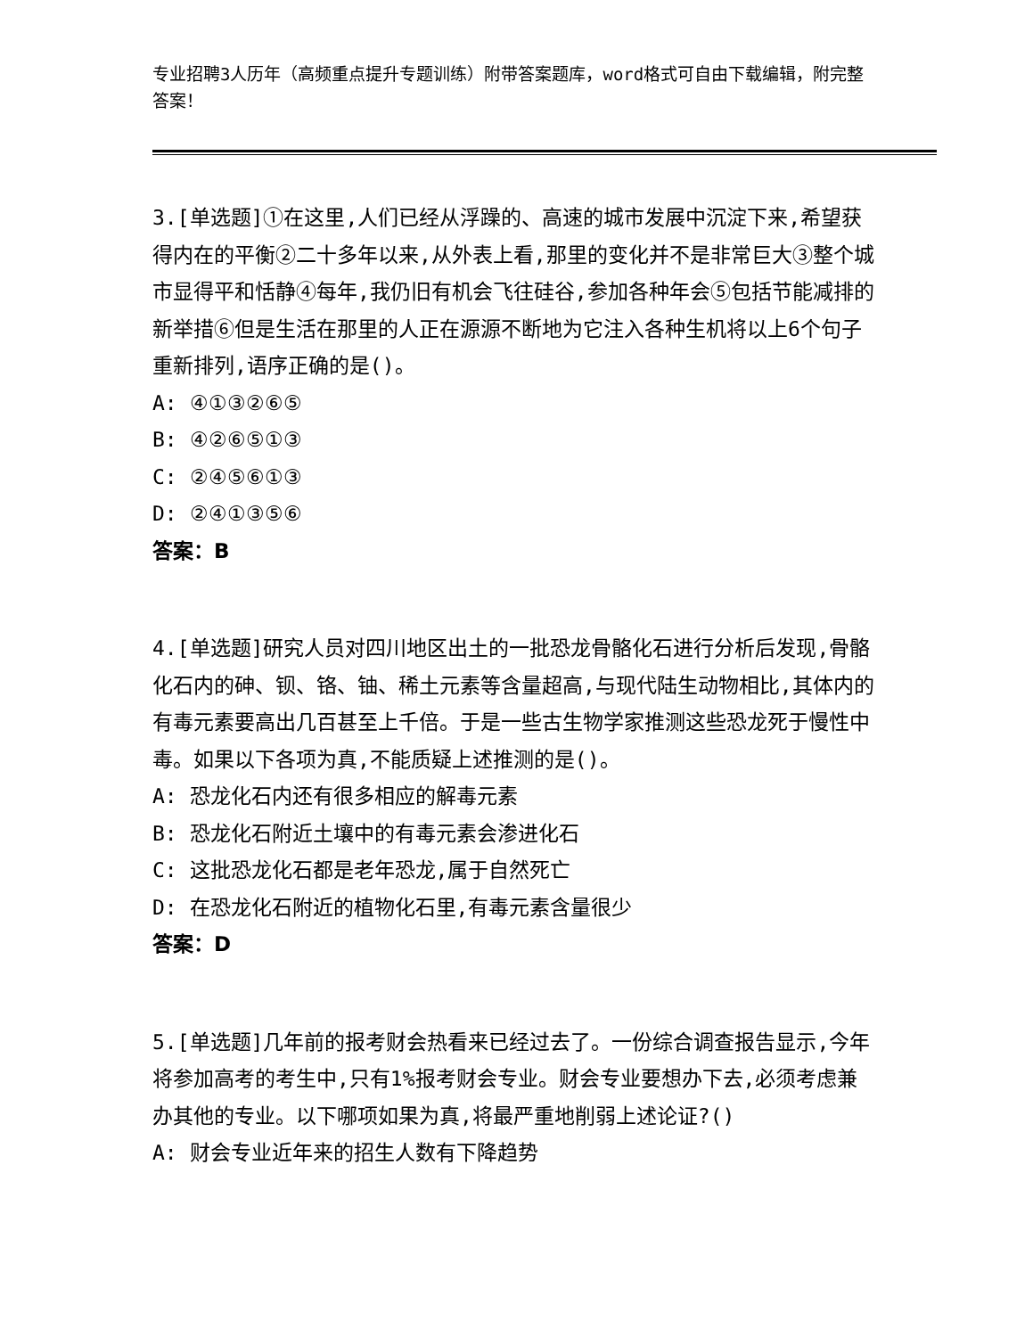专业招聘3人历年（高频重点提升专题训练）附带答案题库，word格式可自由下载编辑，附完整答案！
3.[单选题]①在这里,人们已经从浮躁的、高速的城市发展中沉淀下来,希望获得内在的平衡②二十多年以来,从外表上看,那里的变化并不是非常巨大③整个城市显得平和恬静④每年,我仍旧有机会飞往硅谷,参加各种年会⑤包括节能减排的新举措⑥但是生活在那里的人正在源源不断地为它注入各种生机将以上6个句子重新排列,语序正确的是()。
A: ④①③②⑥⑤
B: ④②⑥⑤①③
C: ②④⑤⑥①③
D: ②④①③⑤⑥
答案：B
4.[单选题]研究人员对四川地区出土的一批恐龙骨骼化石进行分析后发现,骨骼化石内的砷、钡、铬、铀、稀土元素等含量超高,与现代陆生动物相比,其体内的有毒元素要高出几百甚至上千倍。于是一些古生物学家推测这些恐龙死于慢性中毒。如果以下各项为真,不能质疑上述推测的是()。
A: 恐龙化石内还有很多相应的解毒元素
B: 恐龙化石附近土壤中的有毒元素会渗进化石
C: 这批恐龙化石都是老年恐龙,属于自然死亡
D: 在恐龙化石附近的植物化石里,有毒元素含量很少
答案：D
5.[单选题]几年前的报考财会热看来已经过去了。一份综合调查报告显示,今年将参加高考的考生中,只有1%报考财会专业。财会专业要想办下去,必须考虑兼办其他的专业。以下哪项如果为真,将最严重地削弱上述论证?()
A: 财会专业近年来的招生人数有下降趋势